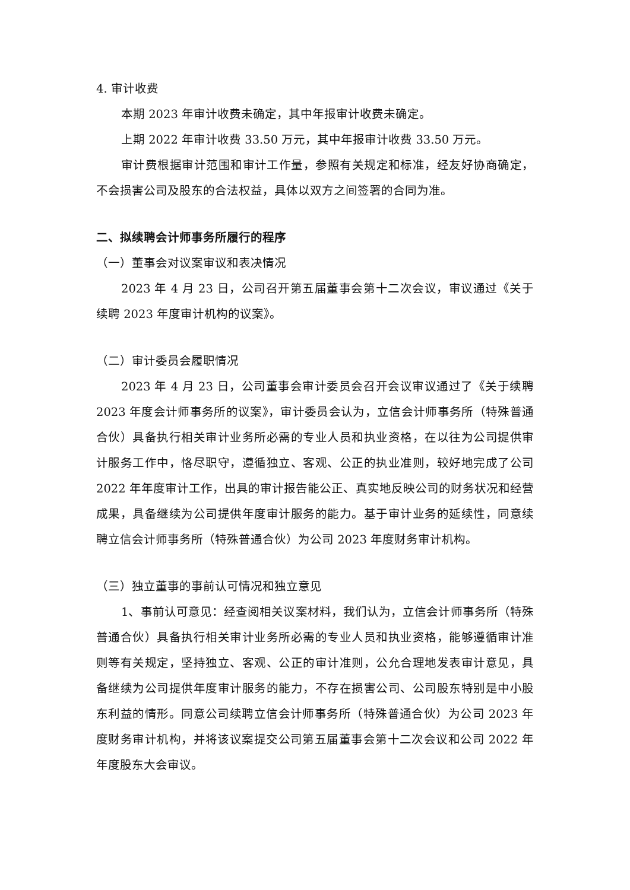4. 审计收费
本期 2023 年审计收费未确定，其中年报审计收费未确定。
上期 2022 年审计收费 33.50 万元，其中年报审计收费 33.50 万元。
审计费根据审计范围和审计工作量，参照有关规定和标准，经友好协商确定，不会损害公司及股东的合法权益，具体以双方之间签署的合同为准。
二、拟续聘会计师事务所履行的程序
（一）董事会对议案审议和表决情况
2023 年 4 月 23 日，公司召开第五届董事会第十二次会议，审议通过《关于续聘 2023 年度审计机构的议案》。
（二）审计委员会履职情况
2023 年 4 月 23 日，公司董事会审计委员会召开会议审议通过了《关于续聘 2023 年度会计师事务所的议案》，审计委员会认为，立信会计师事务所（特殊普通合伙）具备执行相关审计业务所必需的专业人员和执业资格，在以往为公司提供审计服务工作中，恪尽职守，遵循独立、客观、公正的执业准则，较好地完成了公司 2022 年年度审计工作，出具的审计报告能公正、真实地反映公司的财务状况和经营成果，具备继续为公司提供年度审计服务的能力。基于审计业务的延续性，同意续聘立信会计师事务所（特殊普通合伙）为公司 2023 年度财务审计机构。
（三）独立董事的事前认可情况和独立意见
1、事前认可意见：经查阅相关议案材料，我们认为，立信会计师事务所（特殊普通合伙）具备执行相关审计业务所必需的专业人员和执业资格，能够遵循审计准则等有关规定，坚持独立、客观、公正的审计准则，公允合理地发表审计意见，具备继续为公司提供年度审计服务的能力，不存在损害公司、公司股东特别是中小股东利益的情形。同意公司续聘立信会计师事务所（特殊普通合伙）为公司 2023 年度财务审计机构，并将该议案提交公司第五届董事会第十二次会议和公司 2022 年年度股东大会审议。